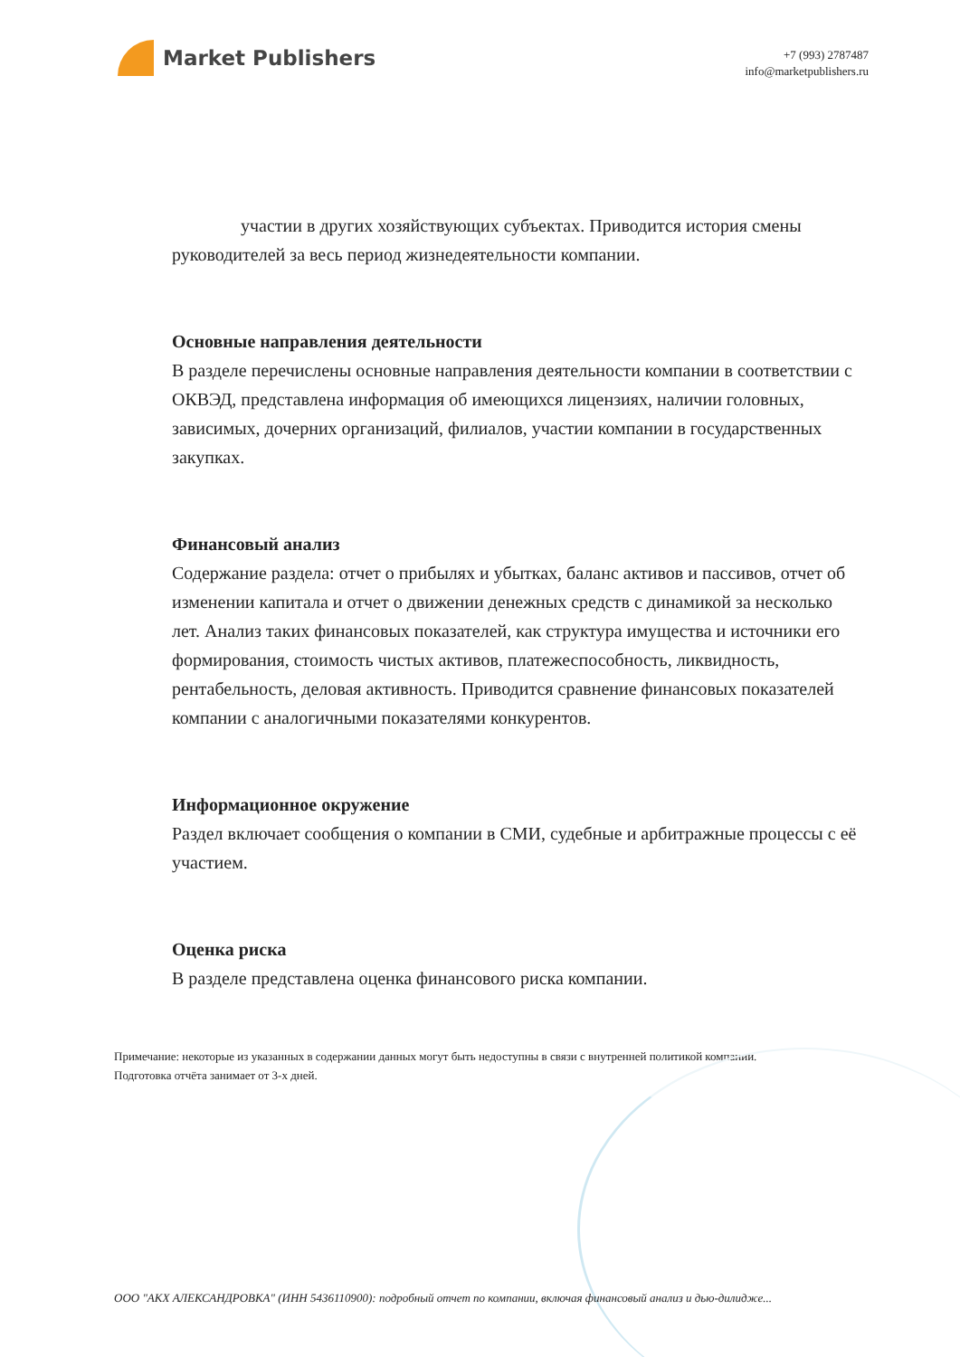Market Publishers
+7 (993) 2787487
info@marketpublishers.ru
участии в других хозяйствующих субъектах. Приводится история смены руководителей за весь период жизнедеятельности компании.
Основные направления деятельности
В разделе перечислены основные направления деятельности компании в соответствии с ОКВЭД, представлена информация об имеющихся лицензиях, наличии головных, зависимых, дочерних организаций, филиалов, участии компании в государственных закупках.
Финансовый анализ
Содержание раздела: отчет о прибылях и убытках, баланс активов и пассивов, отчет об изменении капитала и отчет о движении денежных средств с динамикой за несколько лет. Анализ таких финансовых показателей, как структура имущества и источники его формирования, стоимость чистых активов, платежеспособность, ликвидность, рентабельность, деловая активность. Приводится сравнение финансовых показателей компании с аналогичными показателями конкурентов.
Информационное окружение
Раздел включает сообщения о компании в СМИ, судебные и арбитражные процессы с её участием.
Оценка риска
В разделе представлена оценка финансового риска компании.
Примечание: некоторые из указанных в содержании данных могут быть недоступны в связи с внутренней политикой компании.
Подготовка отчёта занимает от 3-х дней.
ООО "АКХ АЛЕКСАНДРОВКА" (ИНН 5436110900): подробный отчет по компании, включая финансовый анализ и дью-дилидже...